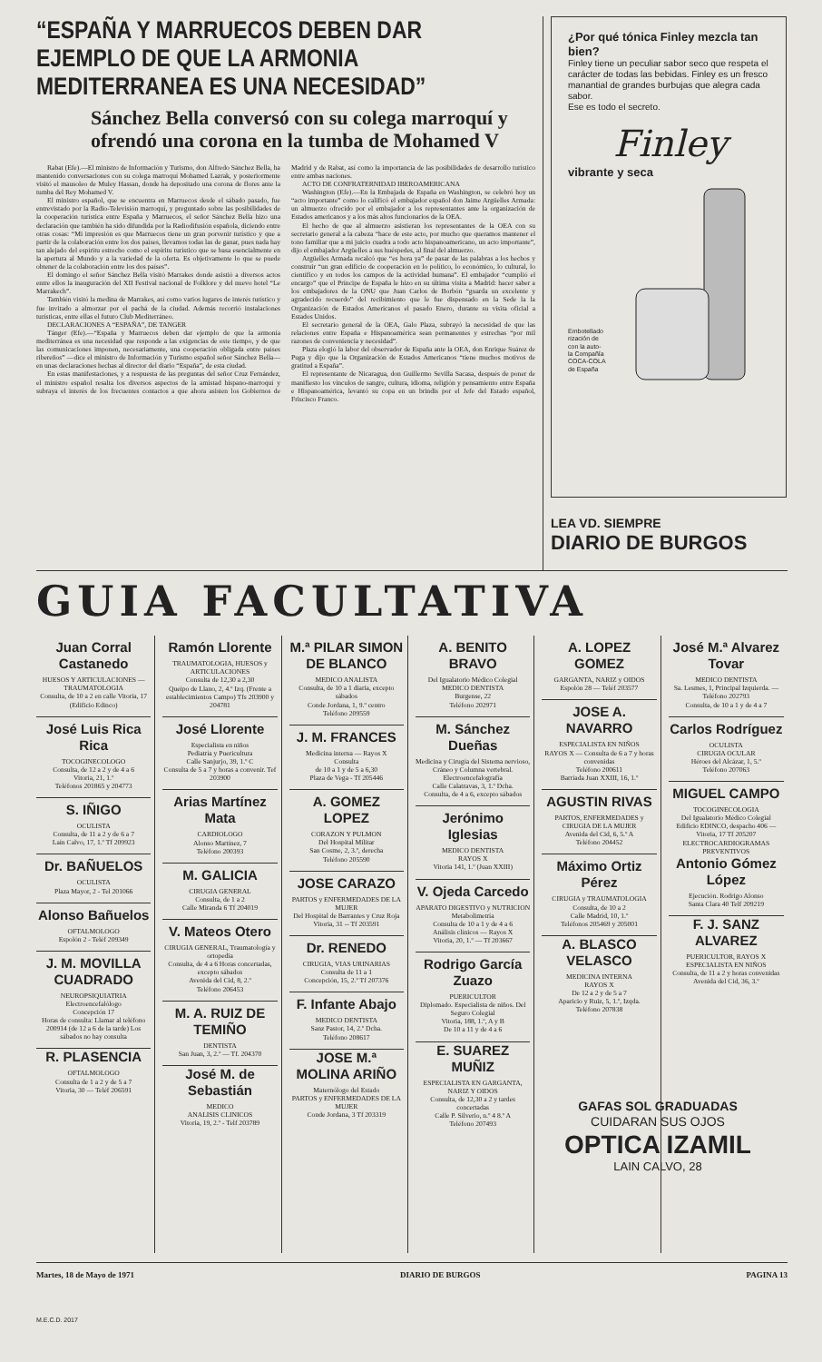“ESPAÑA Y MARRUECOS DEBEN DAR EJEMPLO DE QUE LA ARMONIA MEDITERRANEA ES UNA NECESIDAD”
Sánchez Bella conversó con su colega marroquí y ofrendó una corona en la tumba de Mohamed V
Rabat (Efe).—El ministro de Información y Turismo, don Alfredo Sánchez Bella, ha mantenido conversaciones con su colega marroquí Mohamed Lazrak, y posteriormente visitó el mausoleo de Muley Hassan, donde ha depositado una corona de flores ante la tumba del Rey Mohamed V.
El ministro español, que se encuentra en Marruecos desde el sábado pasado, fue entrevistado por la Radio-Televisión marroquí, y preguntado sobre las posibilidades de la cooperación turística entre España y Marruecos, el señor Sánchez Bella hizo una declaración que también ha sido difundida por la Radiodifusión española, diciendo entre otras cosas: “Mi impresión es que Marruecos tiene un gran porvenir turístico y que a partir de la colaboración entre los dos países, llevamos todas las de ganar, pues nada hay tan alejado del espíritu estrecho como el espíritu turístico que se basa esencialmente en la apertura al Mundo y a la variedad de la oferta. Es objetivamente lo que se puede obtener de la colaboración entre los dos países”.
El domingo el señor Sánchez Bella visitó Marrakes donde asistió a diversos actos entre ellos la inauguración del XII Festival nacional de Folklore y del nuevo hotel “Le Marrakech”.
También visitó la medina de Marrakes, así como varios lugares de interés turístico y fue invitado a almorzar por el pachá de la ciudad. Además recorrió instalaciones turísticas, entre ellas el futuro Club Mediterráneo.
DECLARACIONES A “ESPAÑA”, DE TANGER
Tánger (Efe).—“España y Marruecos deben dar ejemplo de que la armonía mediterránea es una necesidad que responde a las exigencias de este tiempo, y de que las comunicaciones imponen, necesariamente, una cooperación obligada entre países ribereños” —dice el ministro de Información y Turismo español señor Sánchez Bella— en unas declaraciones hechas al director del diario “España”, de esta ciudad.
En estas manifestaciones, y a respuesta de las preguntas del señor Cruz Fernández, el ministro español resalta los diversos aspectos de la amistad hispano-marroquí y subraya el interés de los frecuentes contactos a que ahora asisten los Gobiernos de Madrid y de Rabat, así como la importancia de las posibilidades de desarrollo turístico entre ambas naciones.
ACTO DE CONFRATERNIDAD IBEROAMERICANA
Washington (Efe).—En la Embajada de España en Washington, se celebró hoy un “acto importante” como lo calificó el embajador español don Jaime Argüelles Armada: un almuerzo ofrecido por el embajador a los representantes ante la organización de Estados americanos y a los más altos funcionarios de la OEA.
El hecho de que al almuerzo asistieran los representantes de la OEA con su secretario general a la cabeza “hace de este acto, por mucho que queramos mantener el tono familiar que a mi juicio cuadra a todo acto hispanoamericano, un acto importante”, dijo el embajador Argüelles a sus huéspedes, al final del almuerzo.
Argüelles Armada recalcó que “es hora ya” de pasar de las palabras a los hechos y construir “un gran edificio de cooperación en lo político, lo económico, lo cultural, lo científico y en todos los campos de la actividad humana”. El embajador “cumplió el encargo” que el Príncipe de España le hizo en su última visita a Madrid: hacer saber a los embajadores de la ONU que Juan Carlos de Borbón “guarda un excelente y agradecido recuerdo” del recibimiento que le fue dispensado en la Sede la la Organización de Estados Americanos el pasado Enero, durante su visita oficial a Estados Unidos.
El secretario general de la OEA, Galo Plaza, subrayó la necesidad de que las relaciones entre España e Hispanoamérica sean permanentes y estrechas “por mil razones de conveniencia y necesidad”.
Plaza elogió la labor del observador de España ante la OEA, don Enrique Suárez de Puga y dijo que la Organización de Estados Americanos “tiene muchos motivos de gratitud a España”.
El representante de Nicaragua, don Guillermo Sevilla Sacasa, después de poner de manifiesto los vínculos de sangre, cultura, idioma, religión y pensamiento entre España e Hispanoamérica, levantó su copa en un brindis por el Jefe del Estado español, Friscisco Franco.
¿Por qué tónica Finley mezcla tan bien?
Finley tiene un peculiar sabor seco que respeta el carácter de todas las bebidas. Finley es un fresco manantial de grandes burbujas que alegra cada sabor.
Ese es todo el secreto.
Finley
vibrante y seca
Embotellado
rización de
con la auto-
la Compañía
COCA-COLA
de España
LEA VD. SIEMPRE
DIARIO DE BURGOS
GUIA FACULTATIVA
Juan Corral Castanedo
HUESOS Y ARTICULACIONES — TRAUMATOLOGIA
Consulta, de 10 a 2 en calle Vitoria, 17 (Edificio Edinco)
José Luis Rica Rica
TOCOGINECOLOGO
Consulta, de 12 a 2 y de 4 a 6
Vitoria, 21, 1.º
Teléfonos 201865 y 204773
S. IÑIGO
OCULISTA
Consulta, de 11 a 2 y de 6 a 7
Laín Calvo, 17, 1.º Tf 209923
Dr. BAÑUELOS
OCULISTA
Plaza Mayor, 2 - Tel 201066
Alonso Bañuelos
OFTALMOLOGO
Espolón 2 - Teléf 209349
J. M. MOVILLA CUADRADO
NEUROPSIQUIATRIA
Electroencefalólogo
Concepción 17
Horas de consulta: Llamar al teléfono 200914 (de 12 a 6 de la tarde) Los sábados no hay consulta
R. PLASENCIA
OFTALMOLOGO
Consulta de 1 a 2 y de 5 a 7
Vitoria, 30 — Teléf 206591
Ramón Llorente
TRAUMATOLOGIA, HUESOS y ARTICULACIONES
Consulta de 12,30 a 2,30
Queipo de Llano, 2, 4.º Izq. (Frente a establecimientos Campo) Tfs 203900 y 204781
José Llorente
Especialista en niños
Pediatría y Puericultura
Calle Sanjurjo, 39, 1.º C
Consulta de 5 a 7 y horas a convenir. Tef 203900
Arias Martínez Mata
CARDIOLOGO
Alonso Martínez, 7
Teléfono 200393
M. GALICIA
CIRUGIA GENERAL
Consulta, de 1 a 2
Calle Miranda 6 Tf 204019
V. Mateos Otero
CIRUGIA GENERAL, Traumatología y ortopedia
Consulta, de 4 a 6 Horas concertadas, excepto sábados
Avenida del Cid, 8, 2.º
Teléfono 206453
M. A. RUIZ DE TEMIÑO
DENTISTA
San Juan, 3, 2.º — Tf. 204370
José M. de Sebastián
MEDICO
ANALISIS CLINICOS
Vitoria, 19, 2.º - Telf 203789
M.ª PILAR SIMON DE BLANCO
MEDICO ANALISTA
Consulta, de 10 a 1 diaria, excepto sábados
Conde Jordana, 1, 9.º centro
Teléfono 209559
J. M. FRANCES
Medicina interna — Rayos X
Consulta
de 10 a 1 y de 5 a 6,30
Plaza de Vega - Tf 205446
A. GOMEZ LOPEZ
CORAZON Y PULMON
Del Hospital Militar
San Cosme, 2, 3.º, derecha
Teléfono 205590
JOSE CARAZO
PARTOS y ENFERMEDADES DE LA MUJER
Del Hospital de Barrantes y Cruz Roja
Vitoria, 31 -- Tf 203591
Dr. RENEDO
CIRUGIA, VIAS URINARIAS
Consulta de 11 a 1
Concepción, 15, 2.º Tf 207376
F. Infante Abajo
MEDICO DENTISTA
Sanz Pastor, 14, 2.º Dcha.
Teléfono 208617
JOSE M.ª MOLINA ARIÑO
Maternólogo del Estado
PARTOS y ENFERMEDADES DE LA MUJER
Conde Jordana, 3 Tf 203319
A. BENITO BRAVO
Del Igualatorio Médico Colegial
MEDICO DENTISTA
Burgense, 22
Teléfono 202971
M. Sánchez Dueñas
Medicina y Cirugía del Sistema nervioso, Cráneo y Columna vertebral. Electroencefalografía
Calle Calatravas, 3, 1.º Dcha.
Consulta, de 4 a 6, excepto sábados
Jerónimo Iglesias
MEDICO DENTISTA
RAYOS X
Vitoria 141, 1.º (Juan XXIII)
V. Ojeda Carcedo
APARATO DIGESTIVO y NUTRICION
Metabolimetría
Consulta de 10 a 1 y de 4 a 6
Análisis clínicos — Rayos X
Vitoria, 20, 1.º — Tf 203667
Rodrigo García Zuazo
PUERICULTOR
Diplomado. Especialista de niños. Del Seguro Colegial
Vitoria, 188, 1.º, A y B
De 10 a 11 y de 4 a 6
E. SUAREZ MUÑIZ
ESPECIALISTA EN GARGANTA, NARIZ Y OIDOS
Consulta, de 12,30 a 2 y tardes concertadas
Calle P. Silverio, n.º 4 8.º A
Teléfono 207493
A. LOPEZ GOMEZ
GARGANTA, NARIZ y OIDOS
Espolón 28 — Teléf 203577
JOSE A. NAVARRO
ESPECIALISTA EN NIÑOS
RAYOS X — Consulta de 6 a 7 y horas convenidas
Teléfono 200611
Barriada Juan XXIII, 16, 1.º
AGUSTIN RIVAS
PARTOS, ENFERMEDADES y CIRUGIA DE LA MUJER
Avenida del Cid, 6, 5.º A
Teléfono 204452
Máximo Ortiz Pérez
CIRUGIA y TRAUMATOLOGIA
Consulta, de 10 a 2
Calle Madrid, 10, 1.º
Teléfonos 205469 y 205001
A. BLASCO VELASCO
MEDICINA INTERNA
RAYOS X
De 12 a 2 y de 5 a 7
Aparicio y Ruiz, 5, 1.º, Izqda.
Teléfono 207838
José M.ª Alvarez Tovar
MEDICO DENTISTA
Sa. Lesmes, 1, Principal Izquierda. — Teléfono 202793
Consulta, de 10 a 1 y de 4 a 7
Carlos Rodríguez
OCULISTA
CIRUGIA OCULAR
Héroes del Alcázar, 1, 5.º
Teléfono 207063
MIGUEL CAMPO
TOCOGINECOLOGIA
Del Igualatorio Médico Colegial
Edificio EDINCO, despacho 406 — Vitoria, 17 Tf 205207
ELECTROCARDIOGRAMAS PREVENTIVOS
Antonio Gómez López
Ejecución. Rodrigo Alonso
Santa Clara 40 Telf 209219
F. J. SANZ ALVAREZ
PUERICULTOR, RAYOS X
ESPECIALISTA EN NIÑOS
Consulta, de 11 a 2 y horas convenidas
Avenida del Cid, 36, 3.º
GAFAS SOL GRADUADAS
CUIDARAN SUS OJOS
OPTICA IZAMIL
LAIN CALVO, 28
Martes, 18 de Mayo de 1971 DIARIO DE BURGOS PAGINA 13
M.E.C.D. 2017